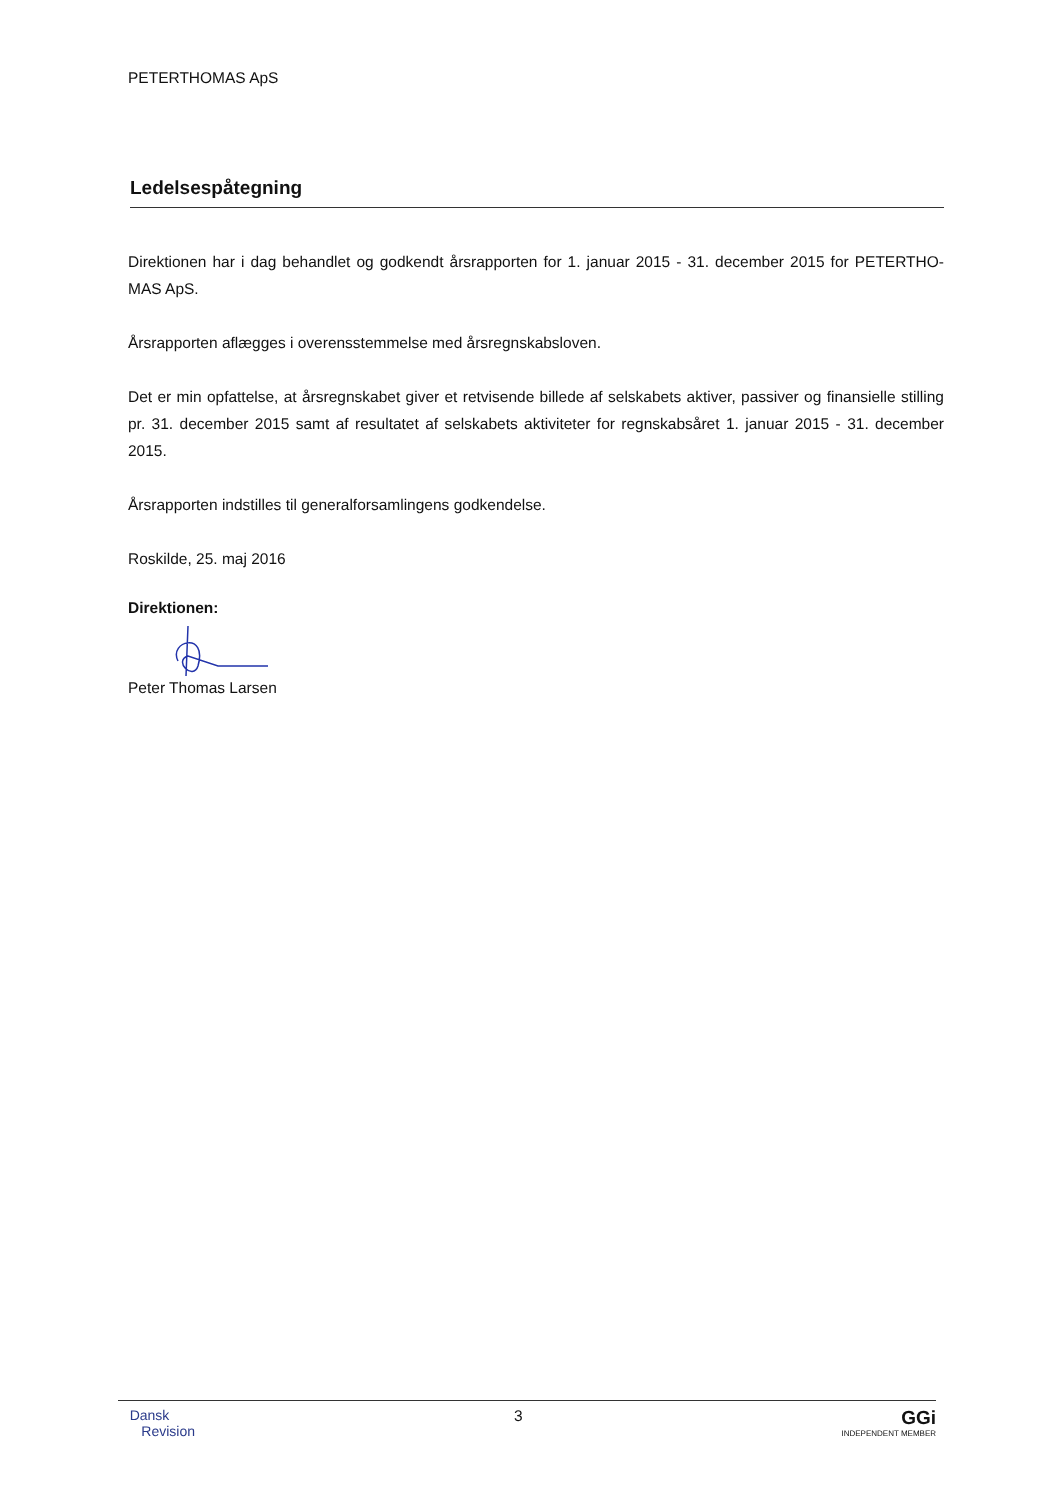PETERTHOMAS ApS
Ledelsespåtegning
Direktionen har i dag behandlet og godkendt årsrapporten for 1. januar 2015 - 31. december 2015 for PETERTHO-MAS ApS.
Årsrapporten aflægges i overensstemmelse med årsregnskabsloven.
Det er min opfattelse, at årsregnskabet giver et retvisende billede af selskabets aktiver, passiver og finansielle stilling pr. 31. december 2015 samt af resultatet af selskabets aktiviteter for regnskabsåret 1. januar 2015 - 31. december 2015.
Årsrapporten indstilles til generalforsamlingens godkendelse.
Roskilde, 25. maj 2016
Direktionen:
Peter Thomas Larsen
Dansk
Revision
3
GGi
INDEPENDENT MEMBER